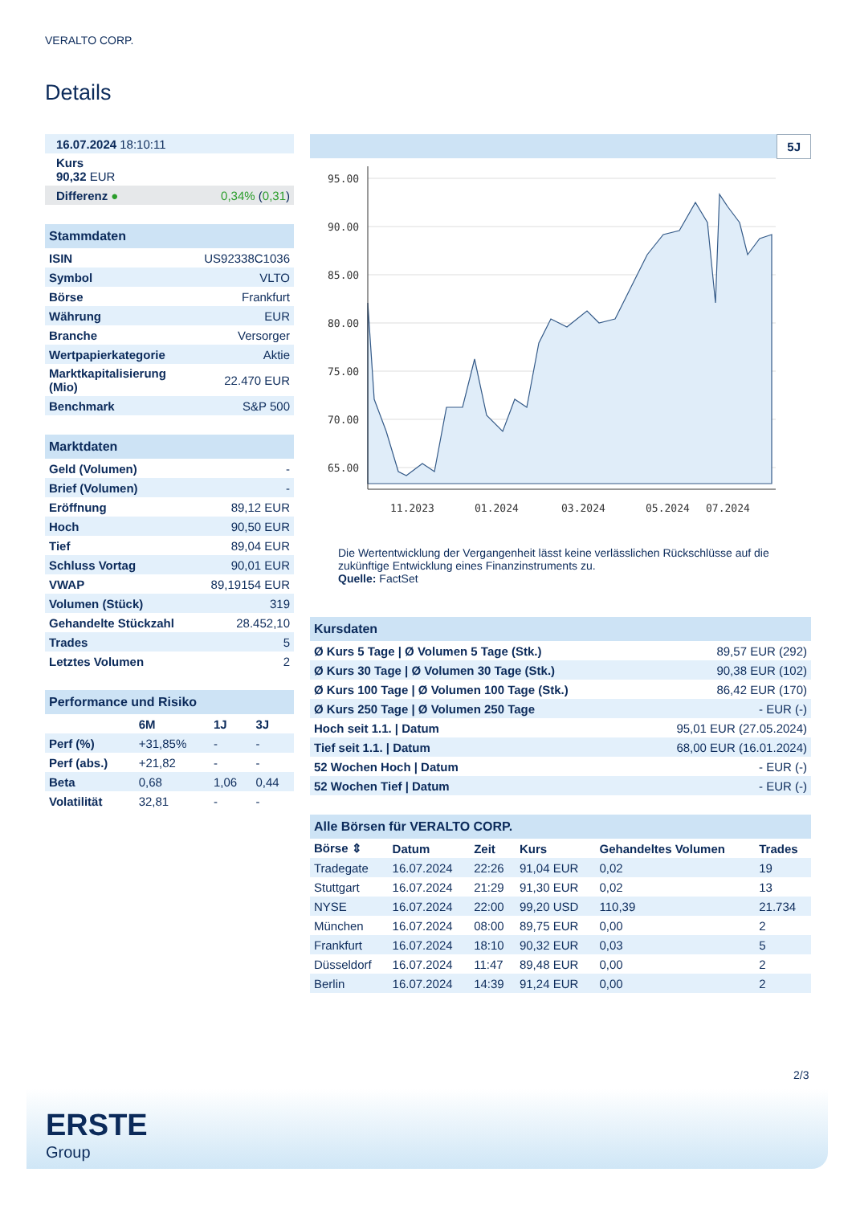VERALTO CORP.
Details
| 16.07.2024 18:10:11 | |
| Kurs 90,32 EUR | |
| Differenz ● | 0,34% ( 0,31 ) |
| Stammdaten | |
| ISIN | US92338C1036 |
| Symbol | VLTO |
| Börse | Frankfurt |
| Währung | EUR |
| Branche | Versorger |
| Wertpapierkategorie | Aktie |
| Marktkapitalisierung (Mio) | 22.470 EUR |
| Benchmark | S&P 500 |
| Marktdaten | |
| Geld (Volumen) | - |
| Brief (Volumen) | - |
| Eröffnung | 89,12 EUR |
| Hoch | 90,50 EUR |
| Tief | 89,04 EUR |
| Schluss Vortag | 90,01 EUR |
| VWAP | 89,19154 EUR |
| Volumen (Stück) | 319 |
| Gehandelte Stückzahl | 28.452,10 |
| Trades | 5 |
| Letztes Volumen | 2 |
| Performance und Risiko | | | |
| | 6M | 1J | 3J |
| Perf (%) | +31,85% | - | - |
| Perf (abs.) | +21,82 | - | - |
| Beta | 0,68 | 1,06 | 0,44 |
| Volatilität | 32,81 | - | - |
5J
95.00
90.00
85.00
80.00
75.00
70.00
65.00
11.2023
01.2024
03.2024
05.2024
07.2024
Die Wertentwicklung der Vergangenheit lässt keine verlässlichen Rückschlüsse auf die zukünftige Entwicklung eines Finanzinstruments zu.
Quelle: FactSet
| Kursdaten | |
| Ø Kurs 5 Tage / Ø Volumen 5 Tage (Stk.) | 89,57 EUR (292) |
| Ø Kurs 30 Tage / Ø Volumen 30 Tage (Stk.) | 90,38 EUR (102) |
| Ø Kurs 100 Tage / Ø Volumen 100 Tage (Stk.) | 86,42 EUR (170) |
| Ø Kurs 250 Tage / Ø Volumen 250 Tage | - EUR (-) |
| Hoch seit 1.1. / Datum | 95,01 EUR (27.05.2024) |
| Tief seit 1.1. / Datum | 68,00 EUR (16.01.2024) |
| 52 Wochen Hoch / Datum | - EUR (-) |
| 52 Wochen Tief / Datum | - EUR (-) |
| Alle Börsen für VERALTO CORP. | | | | | |
| Börse ⇕ | Datum | Zeit | Kurs | Gehandeltes Volumen | Trades |
| Tradegate | 16.07.2024 | 22:26 | 91,04 EUR | 0,02 | 19 |
| Stuttgart | 16.07.2024 | 21:29 | 91,30 EUR | 0,02 | 13 |
| NYSE | 16.07.2024 | 22:00 | 99,20 USD | 110,39 | 21.734 |
| München | 16.07.2024 | 08:00 | 89,75 EUR | 0,00 | 2 |
| Frankfurt | 16.07.2024 | 18:10 | 90,32 EUR | 0,03 | 5 |
| Düsseldorf | 16.07.2024 | 11:47 | 89,48 EUR | 0,00 | 2 |
| Berlin | 16.07.2024 | 14:39 | 91,24 EUR | 0,00 | 2 |
2/3
ERSTE
Group